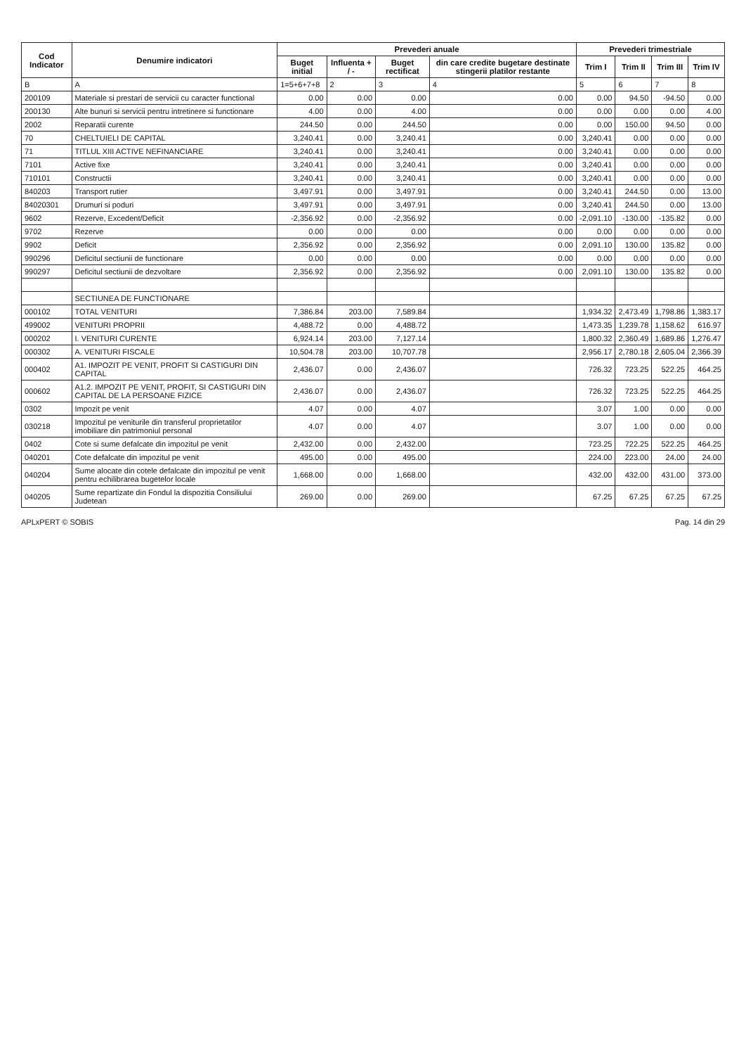| Cod Indicator | Denumire indicatori | Prevederi anuale | | | | Prevederi trimestriale | | | |
| --- | --- | --- | --- | --- | --- | --- | --- | --- | --- |
| | | Buget initial | Influenta + / - | Buget rectificat | din care credite bugetare destinate stingerii platilor restante | Trim I | Trim II | Trim III | Trim IV |
| B | A | 1=5+6+7+8 | 2 | 3 | 4 | 5 | 6 | 7 | 8 |
| 200109 | Materiale si prestari de servicii cu caracter functional | 0.00 | 0.00 | 0.00 | 0.00 | 0.00 | 94.50 | -94.50 | 0.00 |
| 200130 | Alte bunuri si servicii pentru intretinere si functionare | 4.00 | 0.00 | 4.00 | 0.00 | 0.00 | 0.00 | 0.00 | 4.00 |
| 2002 | Reparatii curente | 244.50 | 0.00 | 244.50 | 0.00 | 0.00 | 150.00 | 94.50 | 0.00 |
| 70 | CHELTUIELI DE CAPITAL | 3,240.41 | 0.00 | 3,240.41 | 0.00 | 3,240.41 | 0.00 | 0.00 | 0.00 |
| 71 | TITLUL XIII ACTIVE NEFINANCIARE | 3,240.41 | 0.00 | 3,240.41 | 0.00 | 3,240.41 | 0.00 | 0.00 | 0.00 |
| 7101 | Active fixe | 3,240.41 | 0.00 | 3,240.41 | 0.00 | 3,240.41 | 0.00 | 0.00 | 0.00 |
| 710101 | Constructii | 3,240.41 | 0.00 | 3,240.41 | 0.00 | 3,240.41 | 0.00 | 0.00 | 0.00 |
| 840203 | Transport rutier | 3,497.91 | 0.00 | 3,497.91 | 0.00 | 3,240.41 | 244.50 | 0.00 | 13.00 |
| 84020301 | Drumuri si poduri | 3,497.91 | 0.00 | 3,497.91 | 0.00 | 3,240.41 | 244.50 | 0.00 | 13.00 |
| 9602 | Rezerve, Excedent/Deficit | -2,356.92 | 0.00 | -2,356.92 | 0.00 | -2,091.10 | -130.00 | -135.82 | 0.00 |
| 9702 | Rezerve | 0.00 | 0.00 | 0.00 | 0.00 | 0.00 | 0.00 | 0.00 | 0.00 |
| 9902 | Deficit | 2,356.92 | 0.00 | 2,356.92 | 0.00 | 2,091.10 | 130.00 | 135.82 | 0.00 |
| 990296 | Deficitul sectiunii de functionare | 0.00 | 0.00 | 0.00 | 0.00 | 0.00 | 0.00 | 0.00 | 0.00 |
| 990297 | Deficitul sectiunii de dezvoltare | 2,356.92 | 0.00 | 2,356.92 | 0.00 | 2,091.10 | 130.00 | 135.82 | 0.00 |
| | SECTIUNEA DE FUNCTIONARE | | | | | | | | |
| 000102 | TOTAL VENITURI | 7,386.84 | 203.00 | 7,589.84 | | 1,934.32 | 2,473.49 | 1,798.86 | 1,383.17 |
| 499002 | VENITURI PROPRII | 4,488.72 | 0.00 | 4,488.72 | | 1,473.35 | 1,239.78 | 1,158.62 | 616.97 |
| 000202 | I. VENITURI CURENTE | 6,924.14 | 203.00 | 7,127.14 | | 1,800.32 | 2,360.49 | 1,689.86 | 1,276.47 |
| 000302 | A. VENITURI FISCALE | 10,504.78 | 203.00 | 10,707.78 | | 2,956.17 | 2,780.18 | 2,605.04 | 2,366.39 |
| 000402 | A1. IMPOZIT PE VENIT, PROFIT SI CASTIGURI DIN CAPITAL | 2,436.07 | 0.00 | 2,436.07 | | 726.32 | 723.25 | 522.25 | 464.25 |
| 000602 | A1.2. IMPOZIT PE VENIT, PROFIT, SI CASTIGURI DIN CAPITAL DE LA PERSOANE FIZICE | 2,436.07 | 0.00 | 2,436.07 | | 726.32 | 723.25 | 522.25 | 464.25 |
| 0302 | Impozit pe venit | 4.07 | 0.00 | 4.07 | | 3.07 | 1.00 | 0.00 | 0.00 |
| 030218 | Impozitul pe veniturile din transferul proprietatilor imobiliare din patrimoniul personal | 4.07 | 0.00 | 4.07 | | 3.07 | 1.00 | 0.00 | 0.00 |
| 0402 | Cote si sume defalcate din impozitul pe venit | 2,432.00 | 0.00 | 2,432.00 | | 723.25 | 722.25 | 522.25 | 464.25 |
| 040201 | Cote defalcate din impozitul pe venit | 495.00 | 0.00 | 495.00 | | 224.00 | 223.00 | 24.00 | 24.00 |
| 040204 | Sume alocate din cotele defalcate din impozitul pe venit pentru echilibrarea bugetelor locale | 1,668.00 | 0.00 | 1,668.00 | | 432.00 | 432.00 | 431.00 | 373.00 |
| 040205 | Sume repartizate din Fondul la dispozitia Consiliului Judetean | 269.00 | 0.00 | 269.00 | | 67.25 | 67.25 | 67.25 | 67.25 |
APLxPERT © SOBIS Pag. 14 din 29